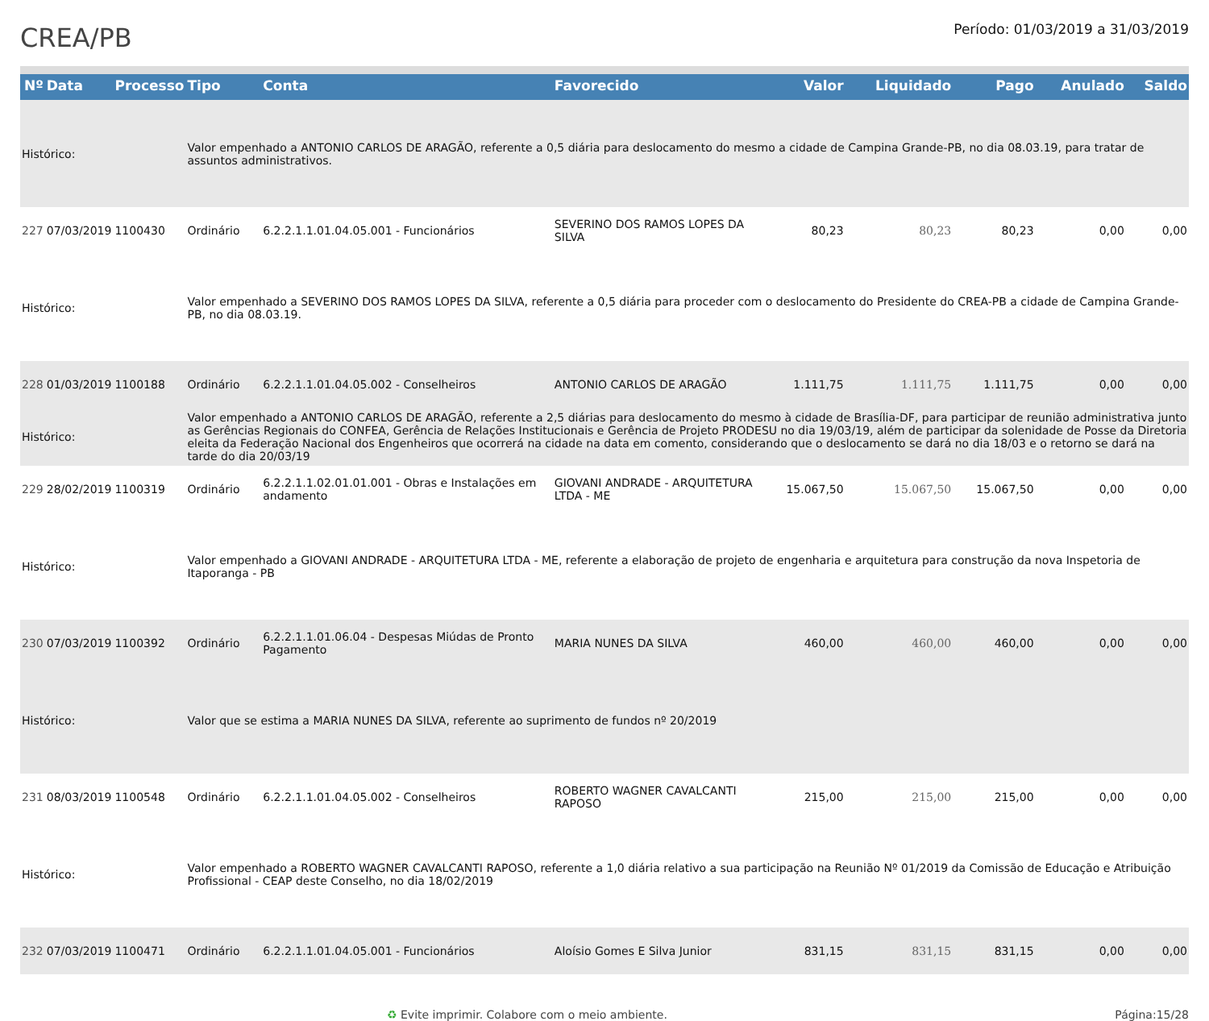CREA/PB
Período: 01/03/2019 a 31/03/2019
| Nº | Data | Processo | Tipo | Conta | Favorecido | Valor | Liquidado | Pago | Anulado | Saldo |
| --- | --- | --- | --- | --- | --- | --- | --- | --- | --- | --- |
| Histórico: | | | Valor empenhado a ANTONIO CARLOS DE ARAGÃO, referente a 0,5 diária para deslocamento do mesmo a cidade de Campina Grande-PB, no dia 08.03.19, para tratar de assuntos administrativos. | | | | | | | |
| 227 | 07/03/2019 | 1100430 | Ordinário | 6.2.2.1.1.01.04.05.001 - Funcionários | SEVERINO DOS RAMOS LOPES DA SILVA | 80,23 | 80,23 | 80,23 | 0,00 | 0,00 |
| Histórico: | | | Valor empenhado a SEVERINO DOS RAMOS LOPES DA SILVA, referente a 0,5 diária para proceder com o deslocamento do Presidente do CREA-PB a cidade de Campina Grande-PB, no dia 08.03.19. | | | | | | | |
| 228 | 01/03/2019 | 1100188 | Ordinário | 6.2.2.1.1.01.04.05.002 - Conselheiros | ANTONIO CARLOS DE ARAGÃO | 1.111,75 | 1.111,75 | 1.111,75 | 0,00 | 0,00 |
| Histórico: | | | Valor empenhado a ANTONIO CARLOS DE ARAGÃO, referente a 2,5 diárias para deslocamento do mesmo à cidade de Brasília-DF, para participar de reunião administrativa junto as Gerências Regionais do CONFEA, Gerência de Relações Institucionais e Gerência de Projeto PRODESU no dia 19/03/19, além de participar da solenidade de Posse da Diretoria eleita da Federação Nacional dos Engenheiros que ocorrerá na cidade na data em comento, considerando que o deslocamento se dará no dia 18/03 e o retorno se dará na tarde do dia 20/03/19 | | | | | | | |
| 229 | 28/02/2019 | 1100319 | Ordinário | 6.2.2.1.1.02.01.01.001 - Obras e Instalações em andamento | GIOVANI ANDRADE - ARQUITETURA LTDA - ME | 15.067,50 | 15.067,50 | 15.067,50 | 0,00 | 0,00 |
| Histórico: | | | Valor empenhado a GIOVANI ANDRADE - ARQUITETURA LTDA - ME, referente a elaboração de projeto de engenharia e arquitetura para construção da nova Inspetoria de Itaporanga - PB | | | | | | | |
| 230 | 07/03/2019 | 1100392 | Ordinário | 6.2.2.1.1.01.06.04 - Despesas Miúdas de Pronto Pagamento | MARIA NUNES DA SILVA | 460,00 | 460,00 | 460,00 | 0,00 | 0,00 |
| Histórico: | | | Valor que se estima a MARIA NUNES DA SILVA, referente ao suprimento de fundos nº 20/2019 | | | | | | | |
| 231 | 08/03/2019 | 1100548 | Ordinário | 6.2.2.1.1.01.04.05.002 - Conselheiros | ROBERTO WAGNER CAVALCANTI RAPOSO | 215,00 | 215,00 | 215,00 | 0,00 | 0,00 |
| Histórico: | | | Valor empenhado a ROBERTO WAGNER CAVALCANTI RAPOSO, referente a 1,0 diária relativo a sua participação na Reunião Nº 01/2019 da Comissão de Educação e Atribuição Profissional - CEAP deste Conselho, no dia 18/02/2019 | | | | | | | |
| 232 | 07/03/2019 | 1100471 | Ordinário | 6.2.2.1.1.01.04.05.001 - Funcionários | Aloísio Gomes E Silva Junior | 831,15 | 831,15 | 831,15 | 0,00 | 0,00 |
♻ Evite imprimir. Colabore com o meio ambiente. Página:15/28